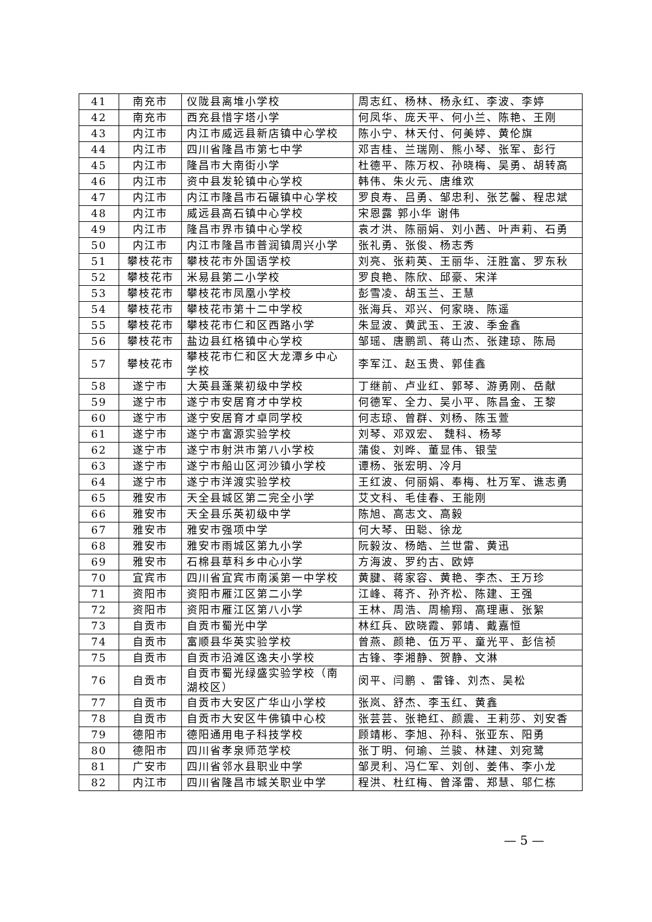| 41 | 南充市 | 仪陇县离堆小学校 | 周志红、杨林、杨永红、李波、李婷 |
| 42 | 南充市 | 西充县惜字塔小学 | 何凤华、庞天平、何小兰、陈艳、王刚 |
| 43 | 内江市 | 内江市威远县新店镇中心学校 | 陈小宁、林天付、何美婷、黄伦旗 |
| 44 | 内江市 | 四川省隆昌市第七中学 | 邓吉桂、兰瑞刚、熊小琴、张军、彭行 |
| 45 | 内江市 | 隆昌市大南街小学 | 杜德平、陈万权、孙晓梅、吴勇、胡转高 |
| 46 | 内江市 | 资中县发轮镇中心学校 | 韩伟、朱火元、唐维欢 |
| 47 | 内江市 | 内江市隆昌市石碾镇中心学校 | 罗良寿、吕勇、邹忠利、张艺馨、程忠斌 |
| 48 | 内江市 | 威远县高石镇中心学校 | 宋恩露 郭小华 谢伟 |
| 49 | 内江市 | 隆昌市界市镇中心学校 | 袁才洪、陈丽娟、刘小茜、叶声莉、石勇 |
| 50 | 内江市 | 内江市隆昌市普润镇周兴小学 | 张礼勇、张俊、杨志秀 |
| 51 | 攀枝花市 | 攀枝花市外国语学校 | 刘亮、张莉英、王丽华、汪胜富、罗东秋 |
| 52 | 攀枝花市 | 米易县第二小学校 | 罗良艳、陈欣、邱豪、宋洋 |
| 53 | 攀枝花市 | 攀枝花市凤凰小学校 | 彭雪凌、胡玉兰、王慧 |
| 54 | 攀枝花市 | 攀枝花市第十二中学校 | 张海兵、邓兴、何家晓、陈遥 |
| 55 | 攀枝花市 | 攀枝花市仁和区西路小学 | 朱显波、黄武玉、王波、季金鑫 |
| 56 | 攀枝花市 | 盐边县红格镇中心学校 | 邹瑶、唐鹏凯、蒋山杰、张建琼、陈局 |
| 57 | 攀枝花市 | 攀枝花市仁和区大龙潭乡中心学校 | 李军江、赵玉贵、郭佳鑫 |
| 58 | 遂宁市 | 大英县蓬莱初级中学校 | 丁继前、卢业红、郭琴、游勇刚、岳献 |
| 59 | 遂宁市 | 遂宁市安居育才中学校 | 何德军、全力、吴小平、陈昌金、王黎 |
| 60 | 遂宁市 | 遂宁安居育才卓同学校 | 何志琼、曾群、刘杨、陈玉萱 |
| 61 | 遂宁市 | 遂宁市富源实验学校 | 刘琴、邓双宏、 魏科、杨琴 |
| 62 | 遂宁市 | 遂宁市射洪市第八小学校 | 蒲俊、刘晔、董显伟、银莹 |
| 63 | 遂宁市 | 遂宁市船山区河沙镇小学校 | 谭杨、张宏明、冷月 |
| 64 | 遂宁市 | 遂宁市洋渡实验学校 | 王红波、何丽娟、奉梅、杜万军、谯志勇 |
| 65 | 雅安市 | 天全县城区第二完全小学 | 艾文科、毛佳春、王能刚 |
| 66 | 雅安市 | 天全县乐英初级中学 | 陈旭、高志文、高毅 |
| 67 | 雅安市 | 雅安市强项中学 | 何大琴、田聪、徐龙 |
| 68 | 雅安市 | 雅安市雨城区第九小学 | 阮毅汝、杨皓、兰世雷、黄迅 |
| 69 | 雅安市 | 石棉县草科乡中心小学 | 方海波、罗约古、欧婷 |
| 70 | 宜宾市 | 四川省宜宾市南溪第一中学校 | 黄腱、蒋家容、黄艳、李杰、王万珍 |
| 71 | 资阳市 | 资阳市雁江区第二小学 | 江峰、蒋齐、孙齐松、陈建、王强 |
| 72 | 资阳市 | 资阳市雁江区第八小学 | 王林、周浩、周榆翔、高理惠、张絮 |
| 73 | 自贡市 | 自贡市蜀光中学 | 林红兵、欧晓霞、郭靖、戴嘉恒 |
| 74 | 自贡市 | 富顺县华英实验学校 | 曾燕、颜艳、伍万平、童光平、彭信祯 |
| 75 | 自贡市 | 自贡市沿滩区逸夫小学校 | 古锋、李湘静、贺静、文淋 |
| 76 | 自贡市 | 自贡市蜀光绿盛实验学校（南湖校区） | 闵平、闫鹏 、雷锋、刘杰、吴松 |
| 77 | 自贡市 | 自贡市大安区广华山小学校 | 张岚、舒杰、李玉红、黄鑫 |
| 78 | 自贡市 | 自贡市大安区牛佛镇中心校 | 张芸芸、张艳红、颜震、王莉莎、刘安香 |
| 79 | 德阳市 | 德阳通用电子科技学校 | 顾靖彬、李旭、孙科、张亚东、阳勇 |
| 80 | 德阳市 | 四川省孝泉师范学校 | 张丁明、何瑜、兰骏、林建、刘宛鹭 |
| 81 | 广安市 | 四川省邻水县职业中学 | 邹灵利、冯仁军、刘创、姜伟、李小龙 |
| 82 | 内江市 | 四川省隆昌市城关职业中学 | 程洪、杜红梅、曾泽雷、郑慧、邬仁栋 |
— 5 —